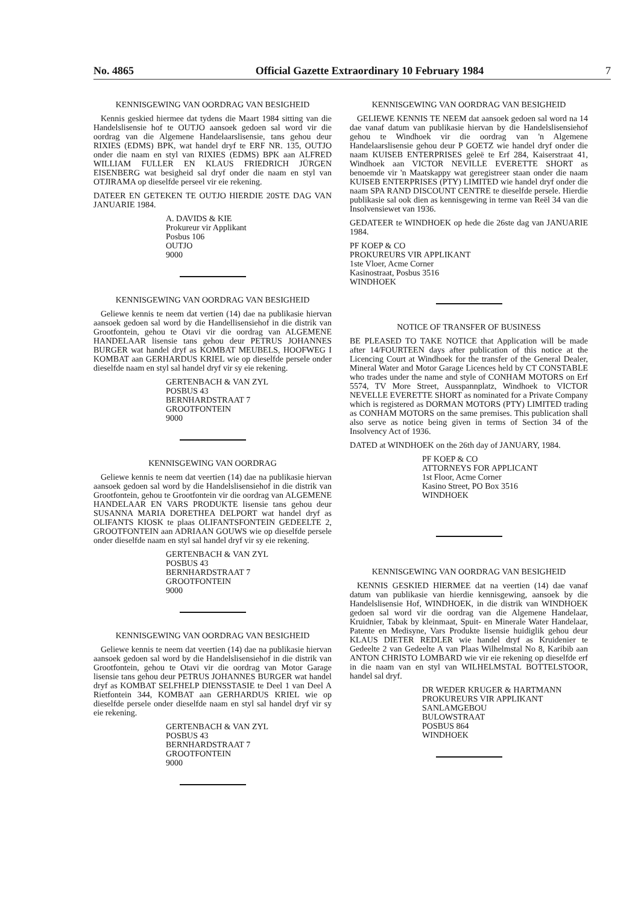No. 4865 Official Gazette Extraordinary 10 February 1984 7
KENNISGEWING VAN OORDRAG VAN BESIGHEID
Kennis geskied hiermee dat tydens die Maart 1984 sitting van die Handelslisensie hof te OUTJO aansoek gedoen sal word vir die oordrag van die Algemene Handelaarslisensie, tans gehou deur RIXIES (EDMS) BPK, wat handel dryf te ERF NR. 135, OUTJO onder die naam en styl van RIXIES (EDMS) BPK aan ALFRED WILLIAM FULLER EN KLAUS FRIEDRICH JÜRGEN EISENBERG wat besigheid sal dryf onder die naam en styl van OTJIRAMA op dieselfde perseel vir eie rekening.
DATEER EN GETEKEN TE OUTJO HIERDIE 20STE DAG VAN JANUARIE 1984.
A. DAVIDS & KIE
Prokureur vir Applikant
Posbus 106
OUTJO
9000
KENNISGEWING VAN OORDRAG VAN BESIGHEID
Geliewe kennis te neem dat vertien (14) dae na publikasie hiervan aansoek gedoen sal word by die Handellisensiehof in die distrik van Grootfontein, gehou te Otavi vir die oordrag van ALGEMENE HANDELAAR lisensie tans gehou deur PETRUS JOHANNES BURGER wat handel dryf as KOMBAT MEUBELS, HOOFWEG I KOMBAT aan GERHARDUS KRIEL wie op dieselfde persele onder dieselfde naam en styl sal handel dryf vir sy eie rekening.
GERTENBACH & VAN ZYL
POSBUS 43
BERNHARDSTRAAT 7
GROOTFONTEIN
9000
KENNISGEWING VAN OORDRAG
Geliewe kennis te neem dat veertien (14) dae na publikasie hiervan aansoek gedoen sal word by die Handelslisensiehof in die distrik van Grootfontein, gehou te Grootfontein vir die oordrag van ALGEMENE HANDELAAR EN VARS PRODUKTE lisensie tans gehou deur SUSANNA MARIA DORETHEA DELPORT wat handel dryf as OLIFANTS KIOSK te plaas OLIFANTSFONTEIN GEDEELTE 2, GROOTFONTEIN aan ADRIAAN GOUWS wie op dieselfde persele onder dieselfde naam en styl sal handel dryf vir sy eie rekening.
GERTENBACH & VAN ZYL
POSBUS 43
BERNHARDSTRAAT 7
GROOTFONTEIN
9000
KENNISGEWING VAN OORDRAG VAN BESIGHEID
Geliewe kennis te neem dat veertien (14) dae na publikasie hiervan aansoek gedoen sal word by die Handelslisensiehof in die distrik van Grootfontein, gehou te Otavi vir die oordrag van Motor Garage lisensie tans gehou deur PETRUS JOHANNES BURGER wat handel dryf as KOMBAT SELFHELP DIENSSTASIE te Deel 1 van Deel A Rietfontein 344, KOMBAT aan GERHARDUS KRIEL wie op dieselfde persele onder dieselfde naam en styl sal handel dryf vir sy eie rekening.
GERTENBACH & VAN ZYL
POSBUS 43
BERNHARDSTRAAT 7
GROOTFONTEIN
9000
KENNISGEWING VAN OORDRAG VAN BESIGHEID
GELIEWE KENNIS TE NEEM dat aansoek gedoen sal word na 14 dae vanaf datum van publikasie hiervan by die Handelslisensiehof gehou te Windhoek vir die oordrag van 'n Algemene Handelaarslisensie gehou deur P GOETZ wie handel dryf onder die naam KUISEB ENTERPRISES geleë te Erf 284, Kaiserstraat 41, Windhoek aan VICTOR NEVILLE EVERETTE SHORT as benoemde vir 'n Maatskappy wat geregistreer staan onder die naam KUISEB ENTERPRISES (PTY) LIMITED wie handel dryf onder die naam SPA RAND DISCOUNT CENTRE te dieselfde persele. Hierdie publikasie sal ook dien as kennisgewing in terme van Reël 34 van die Insolvensiewet van 1936.
GEDATEER te WINDHOEK op hede die 26ste dag van JANUARIE 1984.
PF KOEP & CO
PROKUREURS VIR APPLIKANT
1ste Vloer, Acme Corner
Kasinostraat, Posbus 3516
WINDHOEK
NOTICE OF TRANSFER OF BUSINESS
BE PLEASED TO TAKE NOTICE that Application will be made after 14/FOURTEEN days after publication of this notice at the Licencing Court at Windhoek for the transfer of the General Dealer, Mineral Water and Motor Garage Licences held by CT CONSTABLE who trades under the name and style of CONHAM MOTORS on Erf 5574, TV More Street, Ausspannplatz, Windhoek to VICTOR NEVELLE EVERETTE SHORT as nominated for a Private Company which is registered as DORMAN MOTORS (PTY) LIMITED trading as CONHAM MOTORS on the same premises. This publication shall also serve as notice being given in terms of Section 34 of the Insolvency Act of 1936.
DATED at WINDHOEK on the 26th day of JANUARY, 1984.
PF KOEP & CO
ATTORNEYS FOR APPLICANT
1st Floor, Acme Corner
Kasino Street, PO Box 3516
WINDHOEK
KENNISGEWING VAN OORDRAG VAN BESIGHEID
KENNIS GESKIED HIERMEE dat na veertien (14) dae vanaf datum van publikasie van hierdie kennisgewing, aansoek by die Handelslisensie Hof, WINDHOEK, in die distrik van WINDHOEK gedoen sal word vir die oordrag van die Algemene Handelaar, Kruidnier, Tabak by kleinmaat, Spuit- en Minerale Water Handelaar, Patente en Medisyne, Vars Produkte lisensie huidiglik gehou deur KLAUS DIETER REDLER wie handel dryf as Kruidenier te Gedeelte 2 van Gedeelte A van Plaas Wilhelmstal No 8, Karibib aan ANTON CHRISTO LOMBARD wie vir eie rekening op dieselfde erf in die naam van en styl van WILHELMSTAL BOTTELSTOOR, handel sal dryf.
DR WEDER KRUGER & HARTMANN
PROKUREURS VIR APPLIKANT
SANLAMGEBOU
BULOWSTRAAT
POSBUS 864
WINDHOEK